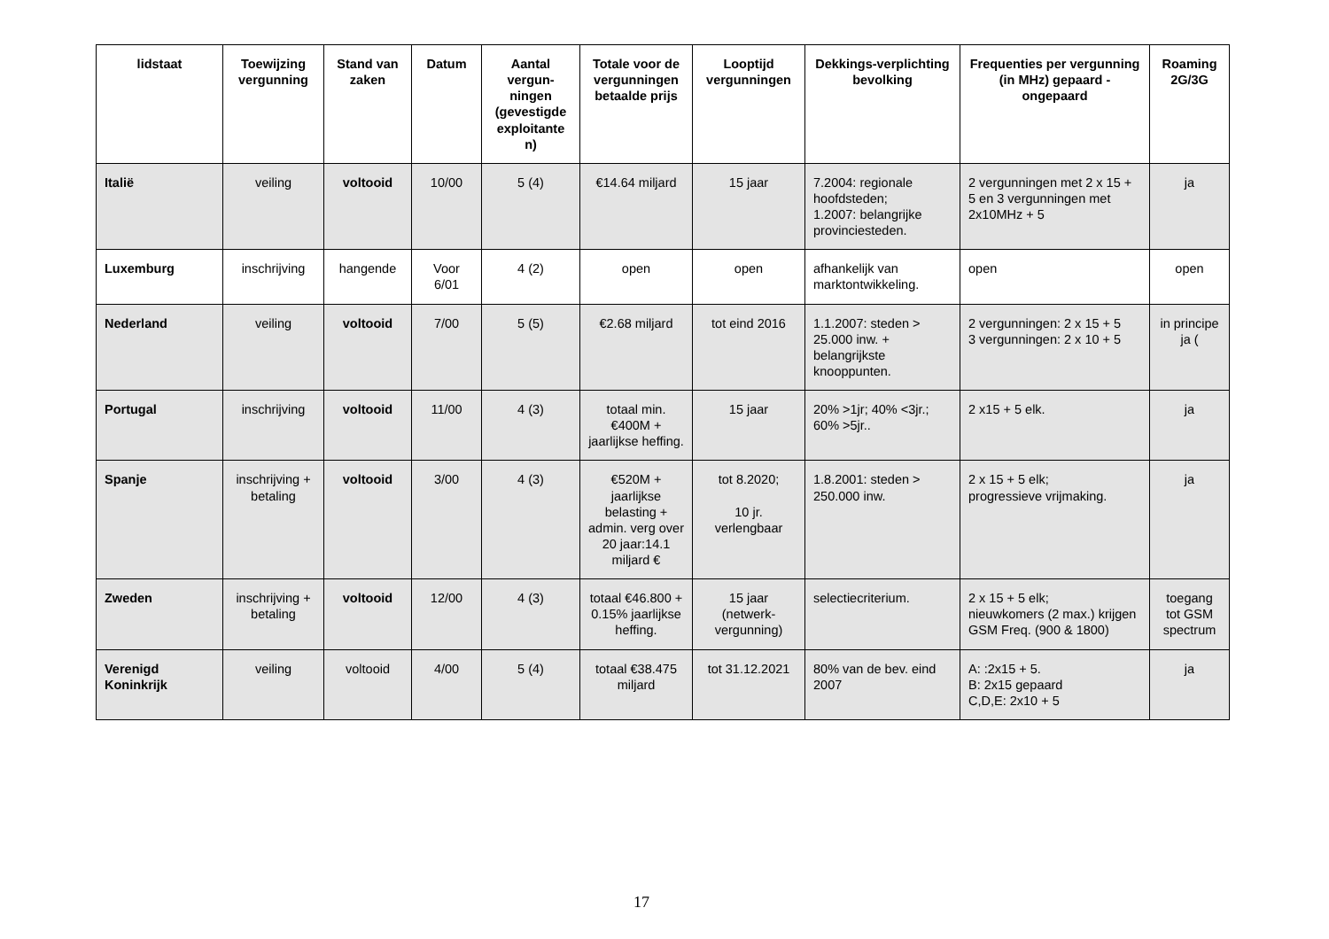| lidstaat | Toewijzing vergunning | Stand van zaken | Datum | Aantal vergun-ningen (gevestigde exploitante n) | Totale voor de vergunningen betaalde prijs | Looptijd vergunningen | Dekkings-verplichting bevolking | Frequenties per vergunning (in MHz) gepaard - ongepaard | Roaming 2G/3G |
| --- | --- | --- | --- | --- | --- | --- | --- | --- | --- |
| Italië | veiling | voltooid | 10/00 | 5 (4) | €14.64 miljard | 15 jaar | 7.2004: regionale hoofdsteden; 1.2007: belangrijke provinciesteden. | 2 vergunningen met 2 x 15 + 5 en 3 vergunningen met 2x10MHz + 5 | ja |
| Luxemburg | inschrijving | hangende | Voor 6/01 | 4 (2) | open | open | afhankelijk van marktontwikkeling. | open | open |
| Nederland | veiling | voltooid | 7/00 | 5 (5) | €2.68 miljard | tot eind 2016 | 1.1.2007: steden > 25.000 inw. + belangrijkste knooppunten. | 2 vergunningen: 2 x 15 + 5 3 vergunningen: 2 x 10 + 5 | in principe ja ( |
| Portugal | inschrijving | voltooid | 11/00 | 4 (3) | totaal min. €400M + jaarlijkse heffing. | 15 jaar | 20% >1jr; 40% <3jr.; 60% >5jr.. | 2 x15 + 5 elk. | ja |
| Spanje | inschrijving + betaling | voltooid | 3/00 | 4 (3) | €520M + jaarlijkse belasting + admin. verg over 20 jaar:14.1 miljard € | tot 8.2020; 10 jr. verlengbaar | 1.8.2001: steden > 250.000 inw. | 2 x 15 + 5 elk; progressieve vrijmaking. | ja |
| Zweden | inschrijving + betaling | voltooid | 12/00 | 4 (3) | totaal €46.800 + 0.15% jaarlijkse heffing. | 15 jaar (netwerk-vergunning) | selectiecriterium. | 2 x 15 + 5 elk; nieuwkomers (2 max.) krijgen GSM Freq. (900 & 1800) | toegang tot GSM spectrum |
| Verenigd Koninkrijk | veiling | voltooid | 4/00 | 5 (4) | totaal €38.475 miljard | tot 31.12.2021 | 80% van de bev. eind 2007 | A: :2x15 + 5. B: 2x15 gepaard C,D,E: 2x10 + 5 | ja |
17